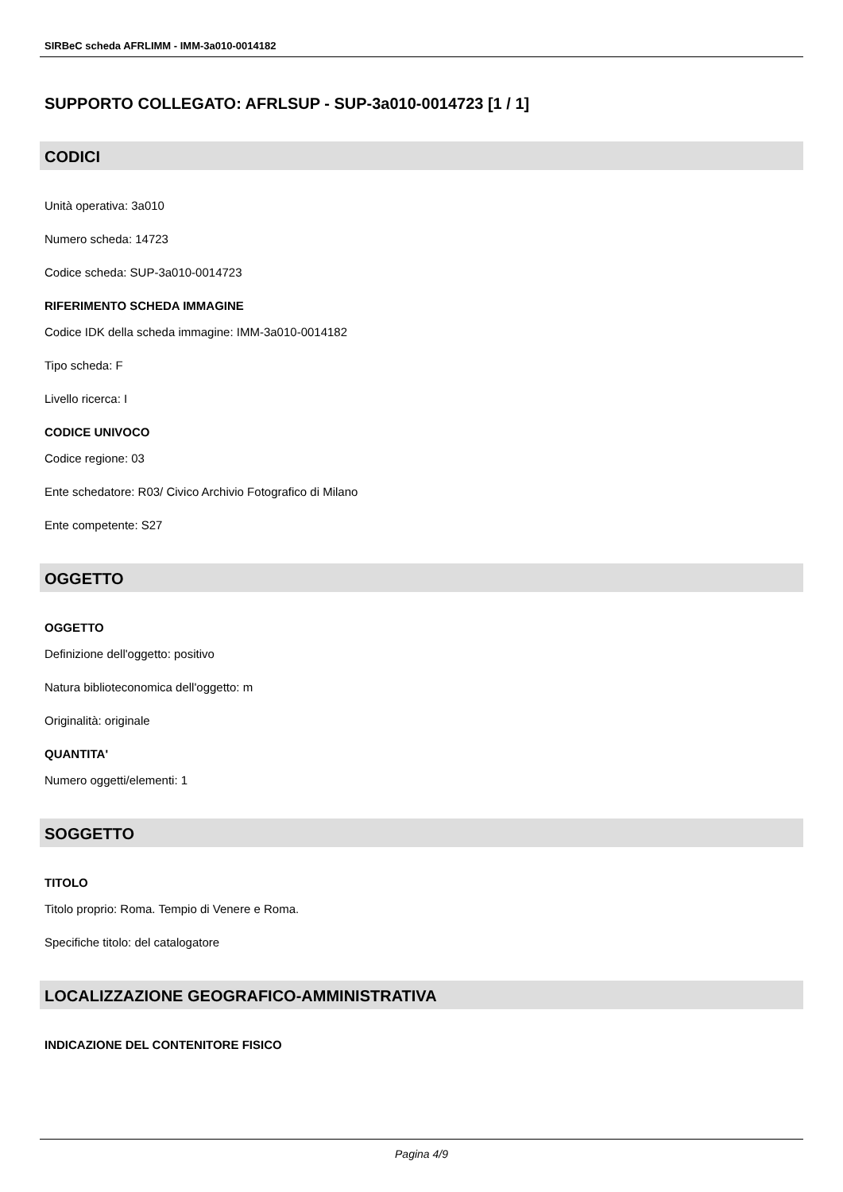SIRBeC scheda AFRLIMM - IMM-3a010-0014182
SUPPORTO COLLEGATO: AFRLSUP - SUP-3a010-0014723 [1 / 1]
CODICI
Unità operativa: 3a010
Numero scheda: 14723
Codice scheda: SUP-3a010-0014723
RIFERIMENTO SCHEDA IMMAGINE
Codice IDK della scheda immagine: IMM-3a010-0014182
Tipo scheda: F
Livello ricerca: I
CODICE UNIVOCO
Codice regione: 03
Ente schedatore: R03/ Civico Archivio Fotografico di Milano
Ente competente: S27
OGGETTO
OGGETTO
Definizione dell'oggetto: positivo
Natura biblioteconomica dell'oggetto: m
Originalità: originale
QUANTITA'
Numero oggetti/elementi: 1
SOGGETTO
TITOLO
Titolo proprio: Roma. Tempio di Venere e Roma.
Specifiche titolo: del catalogatore
LOCALIZZAZIONE GEOGRAFICO-AMMINISTRATIVA
INDICAZIONE DEL CONTENITORE FISICO
Pagina 4/9